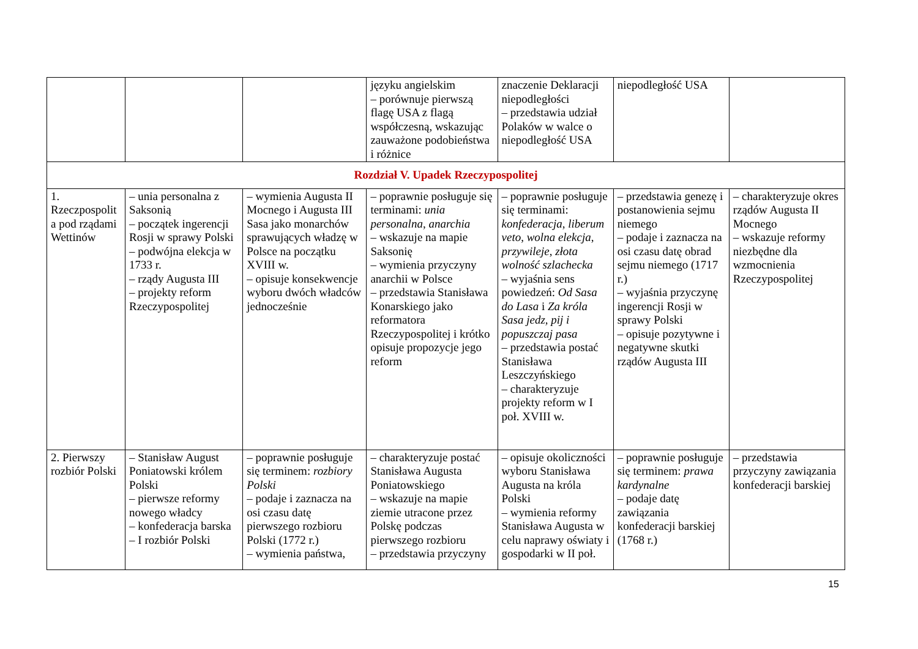| | | | języku angielskim – porównuje pierwszą flagę USA z flagą współczesną, wskazując zauważone podobieństwa i różnice | znaczenie Deklaracji niepodległości – przedstawia udział Polaków w walce o niepodległość USA | niepodległość USA | |
| Rozdział V. Upadek Rzeczypospolitej | | | | | | |
| 1. Rzeczpospolit a pod rządami Wettinów | – unia personalna z Saksonią – początek ingerencji Rosji w sprawy Polski – podwójna elekcja w 1733 r. – rządy Augusta III – projekty reform Rzeczypospolitej | – wymienia Augusta II Mocnego i Augusta III Sasa jako monarchów sprawujących władzę w Polsce na początku XVIII w. – opisuje konsekwencje wyboru dwóch władców jednocześnie | – poprawnie posługuje się terminami: unia personalna , anarchia – wskazuje na mapie Saksonię – wymienia przyczyny anarchii w Polsce – przedstawia Stanisława Konarskiego jako reformatora Rzeczypospolitej i krótko opisuje propozycje jego reform | – poprawnie posługuje się terminami: konfederacja , liberum veto , wolna elekcja , przywileje , złota wolność szlachecka – wyjaśnia sens powiedzeń: Od Sasa do Lasa i Za króla Sasa jedz, pij i popuszczaj pasa – przedstawia postać Stanisława Leszczyńskiego – charakteryzuje projekty reform w I poł. XVIII w. | – przedstawia genezę i postanowienia sejmu niemego – podaje i zaznacza na osi czasu datę obrad sejmu niemego (1717 r.) – wyjaśnia przyczynę ingerencji Rosji w sprawy Polski – opisuje pozytywne i negatywne skutki rządów Augusta III | – charakteryzuje okres rządów Augusta II Mocnego – wskazuje reformy niezbędne dla wzmocnienia Rzeczypospolitej |
| 2. Pierwszy rozbiór Polski | – Stanisław August Poniatowski królem Polski – pierwsze reformy nowego władcy – konfederacja barska – I rozbiór Polski | – poprawnie posługuje się terminem: rozbiory Polski – podaje i zaznacza na osi czasu datę pierwszego rozbioru Polski (1772 r.) – wymienia państwa, | – charakteryzuje postać Stanisława Augusta Poniatowskiego – wskazuje na mapie ziemie utracone przez Polskę podczas pierwszego rozbioru – przedstawia przyczyny | – opisuje okoliczności wyboru Stanisława Augusta na króla Polski – wymienia reformy Stanisława Augusta w celu naprawy oświaty i gospodarki w II poł. | – poprawnie posługuje się terminem: prawa kardynalne – podaje datę zawiązania konfederacji barskiej (1768 r.) | – przedstawia przyczyny zawiązania konfederacji barskiej |
15